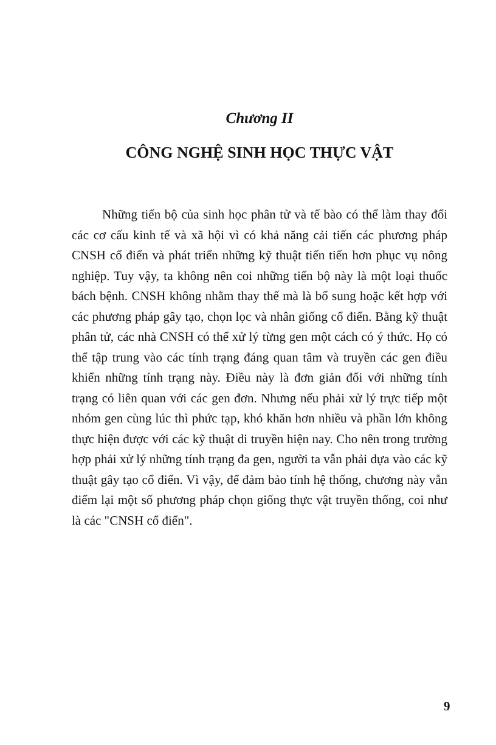Chương II
CÔNG NGHỆ SINH HỌC THỰC VẬT
Những tiến bộ của sinh học phân tử và tế bào có thể làm thay đổi các cơ cấu kinh tế và xã hội vì có khả năng cải tiến các phương pháp CNSH cổ điển và phát triển những kỹ thuật tiến tiến hơn phục vụ nông nghiệp. Tuy vậy, ta không nên coi những tiến bộ này là một loại thuốc bách bệnh. CNSH không nhằm thay thế mà là bổ sung hoặc kết hợp với các phương pháp gây tạo, chọn lọc và nhân giống cổ điển. Bằng kỹ thuật phân tử, các nhà CNSH có thể xử lý từng gen một cách có ý thức. Họ có thể tập trung vào các tính trạng đáng quan tâm và truyền các gen điều khiển những tính trạng này. Điều này là đơn giản đối với những tính trạng có liên quan với các gen đơn. Nhưng nếu phải xử lý trực tiếp một nhóm gen cùng lúc thì phức tạp, khó khăn hơn nhiều và phần lớn không thực hiện được với các kỹ thuật di truyền hiện nay. Cho nên trong trường hợp phải xử lý những tính trạng đa gen, người ta vẫn phải dựa vào các kỹ thuật gây tạo cổ điển. Vì vậy, để đảm bảo tính hệ thống, chương này vẫn điểm lại một số phương pháp chọn giống thực vật truyền thống, coi như là các "CNSH cổ điển".
9